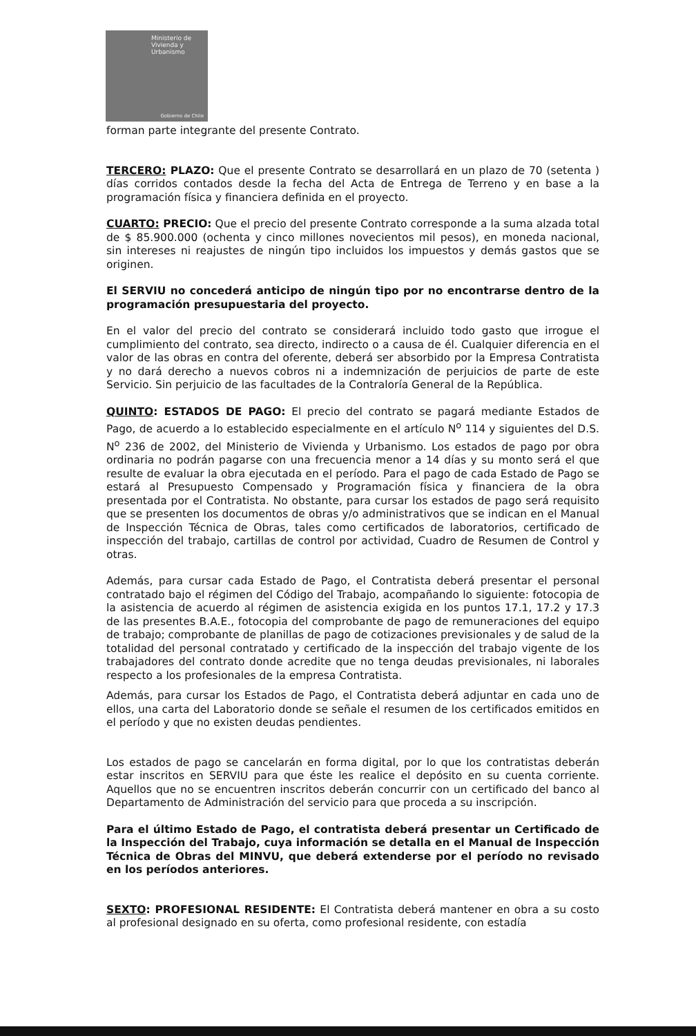Ministerio de
Vivienda y
Urbanismo
Gobierno de Chile
forman parte integrante del presente Contrato.
TERCERO: PLAZO: Que el presente Contrato se desarrollará en un plazo de 70 (setenta ) días corridos contados desde la fecha del Acta de Entrega de Terreno y en base a la programación física y financiera definida en el proyecto.
CUARTO: PRECIO: Que el precio del presente Contrato corresponde a la suma alzada total de $ 85.900.000 (ochenta y cinco millones novecientos mil pesos), en moneda nacional, sin intereses ni reajustes de ningún tipo incluidos los impuestos y demás gastos que se originen.
El SERVIU no concederá anticipo de ningún tipo por no encontrarse dentro de la programación presupuestaria del proyecto.
En el valor del precio del contrato se considerará incluido todo gasto que irrogue el cumplimiento del contrato, sea directo, indirecto o a causa de él. Cualquier diferencia en el valor de las obras en contra del oferente, deberá ser absorbido por la Empresa Contratista y no dará derecho a nuevos cobros ni a indemnización de perjuicios de parte de este Servicio. Sin perjuicio de las facultades de la Contraloría General de la República.
QUINTO: ESTADOS DE PAGO: El precio del contrato se pagará mediante Estados de Pago, de acuerdo a lo establecido especialmente en el artículo N<sup>o</sup> 114 y siguientes del D.S. N<sup>o</sup> 236 de 2002, del Ministerio de Vivienda y Urbanismo. Los estados de pago por obra ordinaria no podrán pagarse con una frecuencia menor a 14 días y su monto será el que resulte de evaluar la obra ejecutada en el período. Para el pago de cada Estado de Pago se estará al Presupuesto Compensado y Programación física y financiera de la obra presentada por el Contratista. No obstante, para cursar los estados de pago será requisito que se presenten los documentos de obras y/o administrativos que se indican en el Manual de Inspección Técnica de Obras, tales como certificados de laboratorios, certificado de inspección del trabajo, cartillas de control por actividad, Cuadro de Resumen de Control y otras.
Además, para cursar cada Estado de Pago, el Contratista deberá presentar el personal contratado bajo el régimen del Código del Trabajo, acompañando lo siguiente: fotocopia de la asistencia de acuerdo al régimen de asistencia exigida en los puntos 17.1, 17.2 y 17.3 de las presentes B.A.E., fotocopia del comprobante de pago de remuneraciones del equipo de trabajo; comprobante de planillas de pago de cotizaciones previsionales y de salud de la totalidad del personal contratado y certificado de la inspección del trabajo vigente de los trabajadores del contrato donde acredite que no tenga deudas previsionales, ni laborales respecto a los profesionales de la empresa Contratista.
Además, para cursar los Estados de Pago, el Contratista deberá adjuntar en cada uno de ellos, una carta del Laboratorio donde se señale el resumen de los certificados emitidos en el período y que no existen deudas pendientes.
Los estados de pago se cancelarán en forma digital, por lo que los contratistas deberán estar inscritos en SERVIU para que éste les realice el depósito en su cuenta corriente. Aquellos que no se encuentren inscritos deberán concurrir con un certificado del banco al Departamento de Administración del servicio para que proceda a su inscripción.
Para el último Estado de Pago, el contratista deberá presentar un Certificado de la Inspección del Trabajo, cuya información se detalla en el Manual de Inspección Técnica de Obras del MINVU, que deberá extenderse por el período no revisado en los períodos anteriores.
SEXTO: PROFESIONAL RESIDENTE: El Contratista deberá mantener en obra a su costo al profesional designado en su oferta, como profesional residente, con estadía